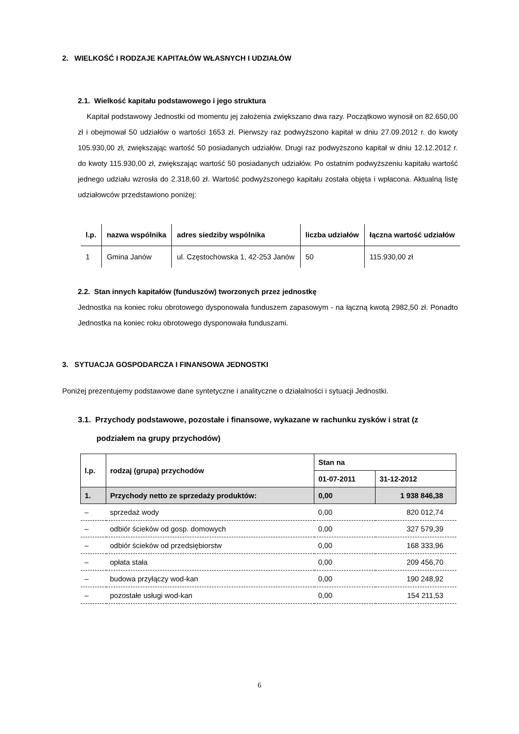2. WIELKOŚĆ I RODZAJE KAPITAŁÓW WŁASNYCH I UDZIAŁÓW
2.1. Wielkość kapitału podstawowego i jego struktura
Kapitał podstawowy Jednostki od momentu jej założenia zwiększano dwa razy. Początkowo wynosił on 82.650,00 zł i obejmował 50 udziałów o wartości 1653 zł. Pierwszy raz podwyższono kapitał w dniu 27.09.2012 r. do kwoty 105.930,00 zł, zwiększając wartość 50 posiadanych udziałów. Drugi raz podwyższono kapitał w dniu 12.12.2012 r. do kwoty 115.930,00 zł, zwiększając wartość 50 posiadanych udziałów. Po ostatnim podwyższeniu kapitału wartość jednego udziału wzrosła do 2.318,60 zł. Wartość podwyższonego kapitału została objęta i wpłacona. Aktualną listę udziałowców przedstawiono poniżej:
| l.p. | nazwa wspólnika | adres siedziby wspólnika | liczba udziałów | łączna wartość udziałów |
| --- | --- | --- | --- | --- |
| 1 | Gmina Janów | ul. Częstochowska 1, 42-253 Janów | 50 | 115.930,00 zł |
2.2. Stan innych kapitałów (funduszów) tworzonych przez jednostkę
Jednostka na koniec roku obrotowego dysponowała funduszem zapasowym - na łączną kwotą 2982,50 zł. Ponadto Jednostka na koniec roku obrotowego dysponowała funduszami.
3. SYTUACJA GOSPODARCZA I FINANSOWA JEDNOSTKI
Poniżej prezentujemy podstawowe dane syntetyczne i analityczne o działalności i sytuacji Jednostki.
3.1. Przychody podstawowe, pozostałe i finansowe, wykazane w rachunku zysków i strat (z podziałem na grupy przychodów)
| l.p. | rodzaj (grupa) przychodów | Stan na | |
| --- | --- | --- | --- |
| | | 01-07-2011 | 31-12-2012 |
| 1. | Przychody netto ze sprzedaży produktów: | 0,00 | 1 938 846,38 |
| – | sprzedaż wody | 0,00 | 820 012,74 |
| – | odbiór ścieków od gosp. domowych | 0,00 | 327 579,39 |
| – | odbiór ścieków od przedsiębiorstw | 0,00 | 168 333,96 |
| – | opłata stała | 0,00 | 209 456,70 |
| – | budowa przyłączy wod-kan | 0,00 | 190 248,92 |
| – | pozostałe usługi wod-kan | 0,00 | 154 211,53 |
6